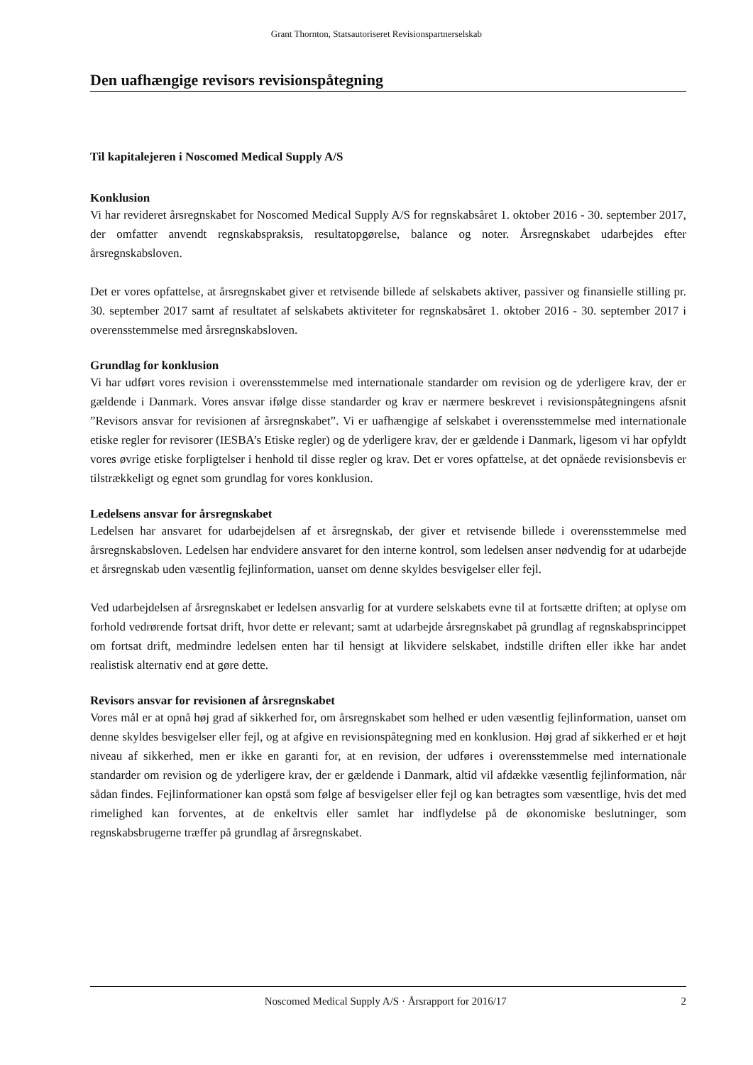Grant Thornton, Statsautoriseret Revisionspartnerselskab
Den uafhængige revisors revisionspåtegning
Til kapitalejeren i Noscomed Medical Supply A/S
Konklusion
Vi har revideret årsregnskabet for Noscomed Medical Supply A/S for regnskabsåret 1. oktober 2016 - 30. september 2017, der omfatter anvendt regnskabspraksis, resultatopgørelse, balance og noter. Årsregnskabet udarbejdes efter årsregnskabsloven.
Det er vores opfattelse, at årsregnskabet giver et retvisende billede af selskabets aktiver, passiver og finansielle stilling pr. 30. september 2017 samt af resultatet af selskabets aktiviteter for regnskabsåret 1. oktober 2016 - 30. september 2017 i overensstemmelse med årsregnskabsloven.
Grundlag for konklusion
Vi har udført vores revision i overensstemmelse med internationale standarder om revision og de yderligere krav, der er gældende i Danmark. Vores ansvar ifølge disse standarder og krav er nærmere beskrevet i revisionspåtegningens afsnit ”Revisors ansvar for revisionen af årsregnskabet”. Vi er uafhængige af selskabet i overensstemmelse med internationale etiske regler for revisorer (IESBA’s Etiske regler) og de yderligere krav, der er gældende i Danmark, ligesom vi har opfyldt vores øvrige etiske forpligtelser i henhold til disse regler og krav. Det er vores opfattelse, at det opnåede revisionsbevis er tilstrækkeligt og egnet som grundlag for vores konklusion.
Ledelsens ansvar for årsregnskabet
Ledelsen har ansvaret for udarbejdelsen af et årsregnskab, der giver et retvisende billede i overensstemmelse med årsregnskabsloven. Ledelsen har endvidere ansvaret for den interne kontrol, som ledelsen anser nødvendig for at udarbejde et årsregnskab uden væsentlig fejlinformation, uanset om denne skyldes besvigelser eller fejl.
Ved udarbejdelsen af årsregnskabet er ledelsen ansvarlig for at vurdere selskabets evne til at fortsætte driften; at oplyse om forhold vedrørende fortsat drift, hvor dette er relevant; samt at udarbejde årsregnskabet på grundlag af regnskabsprincippet om fortsat drift, medmindre ledelsen enten har til hensigt at likvidere selskabet, indstille driften eller ikke har andet realistisk alternativ end at gøre dette.
Revisors ansvar for revisionen af årsregnskabet
Vores mål er at opnå høj grad af sikkerhed for, om årsregnskabet som helhed er uden væsentlig fejlinformation, uanset om denne skyldes besvigelser eller fejl, og at afgive en revisionspåtegning med en konklusion. Høj grad af sikkerhed er et højt niveau af sikkerhed, men er ikke en garanti for, at en revision, der udføres i overensstemmelse med internationale standarder om revision og de yderligere krav, der er gældende i Danmark, altid vil afdække væsentlig fejlinformation, når sådan findes. Fejlinformationer kan opstå som følge af besvigelser eller fejl og kan betragtes som væsentlige, hvis det med rimelighed kan forventes, at de enkeltvis eller samlet har indflydelse på de økonomiske beslutninger, som regnskabsbrugerne træffer på grundlag af årsregnskabet.
Noscomed Medical Supply A/S · Årsrapport for 2016/17 2